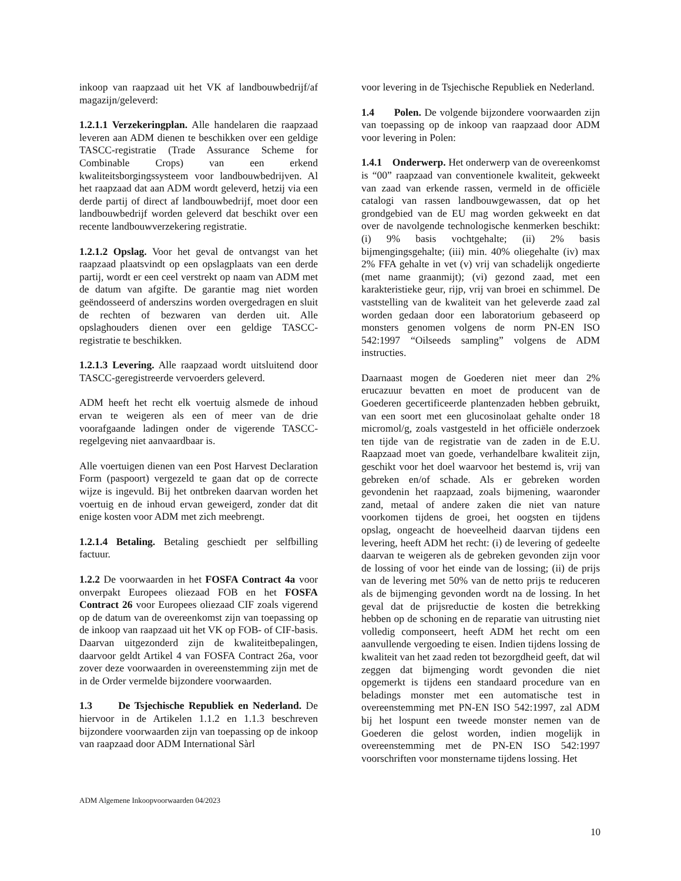inkoop van raapzaad uit het VK af landbouwbedrijf/af magazijn/geleverd:
1.2.1.1 Verzekeringplan. Alle handelaren die raapzaad leveren aan ADM dienen te beschikken over een geldige TASCC-registratie (Trade Assurance Scheme for Combinable Crops) van een erkend kwaliteitsborgingssysteem voor landbouwbedrijven. Al het raapzaad dat aan ADM wordt geleverd, hetzij via een derde partij of direct af landbouwbedrijf, moet door een landbouwbedrijf worden geleverd dat beschikt over een recente landbouwverzekering registratie.
1.2.1.2 Opslag. Voor het geval de ontvangst van het raapzaad plaatsvindt op een opslagplaats van een derde partij, wordt er een ceel verstrekt op naam van ADM met de datum van afgifte. De garantie mag niet worden geëndosseerd of anderszins worden overgedragen en sluit de rechten of bezwaren van derden uit. Alle opslaghouders dienen over een geldige TASCC-registratie te beschikken.
1.2.1.3 Levering. Alle raapzaad wordt uitsluitend door TASCC-geregistreerde vervoerders geleverd.
ADM heeft het recht elk voertuig alsmede de inhoud ervan te weigeren als een of meer van de drie voorafgaande ladingen onder de vigerende TASCC-regelgeving niet aanvaardbaar is.
Alle voertuigen dienen van een Post Harvest Declaration Form (paspoort) vergezeld te gaan dat op de correcte wijze is ingevuld. Bij het ontbreken daarvan worden het voertuig en de inhoud ervan geweigerd, zonder dat dit enige kosten voor ADM met zich meebrengt.
1.2.1.4 Betaling. Betaling geschiedt per selfbilling factuur.
1.2.2 De voorwaarden in het FOSFA Contract 4a voor onverpakt Europees oliezaad FOB en het FOSFA Contract 26 voor Europees oliezaad CIF zoals vigerend op de datum van de overeenkomst zijn van toepassing op de inkoop van raapzaad uit het VK op FOB- of CIF-basis. Daarvan uitgezonderd zijn de kwaliteitbepalingen, daarvoor geldt Artikel 4 van FOSFA Contract 26a, voor zover deze voorwaarden in overeenstemming zijn met de in de Order vermelde bijzondere voorwaarden.
1.3 De Tsjechische Republiek en Nederland. De hiervoor in de Artikelen 1.1.2 en 1.1.3 beschreven bijzondere voorwaarden zijn van toepassing op de inkoop van raapzaad door ADM International Sàrl
voor levering in de Tsjechische Republiek en Nederland.
1.4 Polen. De volgende bijzondere voorwaarden zijn van toepassing op de inkoop van raapzaad door ADM voor levering in Polen:
1.4.1 Onderwerp. Het onderwerp van de overeenkomst is “00” raapzaad van conventionele kwaliteit, gekweekt van zaad van erkende rassen, vermeld in de officiële catalogi van rassen landbouwgewassen, dat op het grondgebied van de EU mag worden gekweekt en dat over de navolgende technologische kenmerken beschikt: (i) 9% basis vochtgehalte; (ii) 2% basis bijmengingsgehalte; (iii) min. 40% oliegehalte (iv) max 2% FFA gehalte in vet (v) vrij van schadelijk ongedierte (met name graanmijt); (vi) gezond zaad, met een karakteristieke geur, rijp, vrij van broei en schimmel. De vaststelling van de kwaliteit van het geleverde zaad zal worden gedaan door een laboratorium gebaseerd op monsters genomen volgens de norm PN-EN ISO 542:1997 “Oilseeds sampling” volgens de ADM instructies.
Daarnaast mogen de Goederen niet meer dan 2% erucazuur bevatten en moet de producent van de Goederen gecertificeerde plantenzaden hebben gebruikt, van een soort met een glucosinolaat gehalte onder 18 micromol/g, zoals vastgesteld in het officiële onderzoek ten tijde van de registratie van de zaden in de E.U. Raapzaad moet van goede, verhandelbare kwaliteit zijn, geschikt voor het doel waarvoor het bestemd is, vrij van gebreken en/of schade. Als er gebreken worden gevondenin het raapzaad, zoals bijmening, waaronder zand, metaal of andere zaken die niet van nature voorkomen tijdens de groei, het oogsten en tijdens opslag, ongeacht de hoeveelheid daarvan tijdens een levering, heeft ADM het recht: (i) de levering of gedeelte daarvan te weigeren als de gebreken gevonden zijn voor de lossing of voor het einde van de lossing; (ii) de prijs van de levering met 50% van de netto prijs te reduceren als de bijmenging gevonden wordt na de lossing. In het geval dat de prijsreductie de kosten die betrekking hebben op de schoning en de reparatie van uitrusting niet volledig componseert, heeft ADM het recht om een aanvullende vergoeding te eisen. Indien tijdens lossing de kwaliteit van het zaad reden tot bezorgdheid geeft, dat wil zeggen dat bijmenging wordt gevonden die niet opgemerkt is tijdens een standaard procedure van en beladings monster met een automatische test in overeenstemming met PN-EN ISO 542:1997, zal ADM bij het lospunt een tweede monster nemen van de Goederen die gelost worden, indien mogelijk in overeenstemming met de PN-EN ISO 542:1997 voorschriften voor monstername tijdens lossing. Het
ADM Algemene Inkoopvoorwaarden 04/2023
10